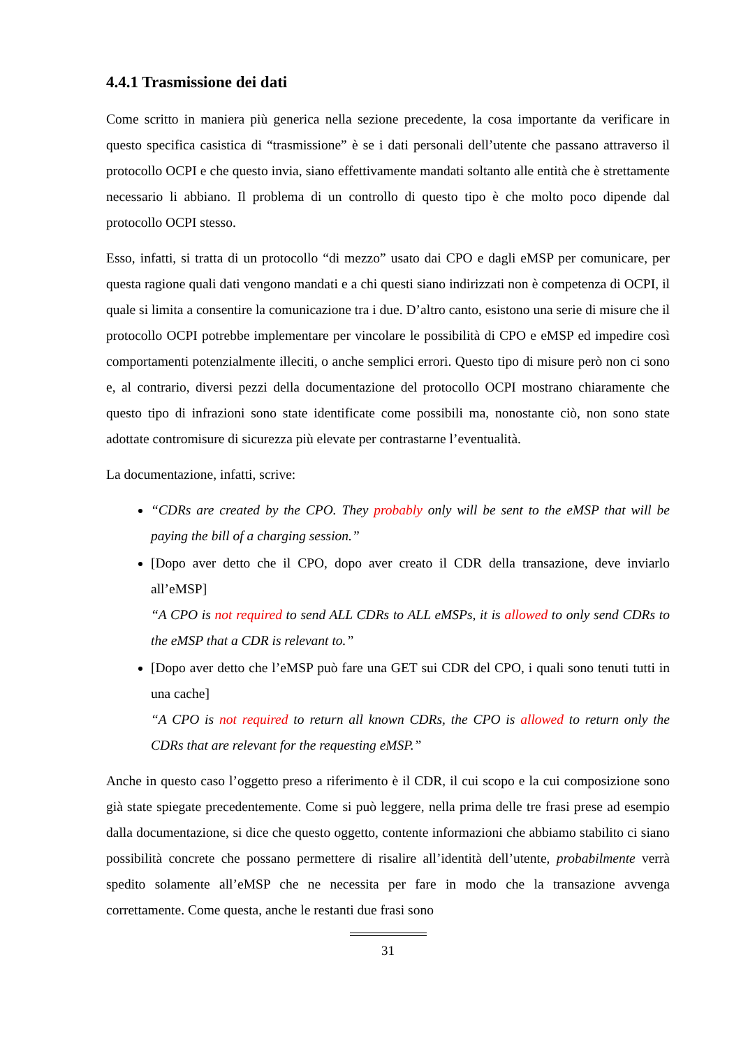4.4.1 Trasmissione dei dati
Come scritto in maniera più generica nella sezione precedente, la cosa importante da verificare in questo specifica casistica di “trasmissione” è se i dati personali dell’utente che passano attraverso il protocollo OCPI e che questo invia, siano effettivamente mandati soltanto alle entità che è strettamente necessario li abbiano. Il problema di un controllo di questo tipo è che molto poco dipende dal protocollo OCPI stesso.
Esso, infatti, si tratta di un protocollo “di mezzo” usato dai CPO e dagli eMSP per comunicare, per questa ragione quali dati vengono mandati e a chi questi siano indirizzati non è competenza di OCPI, il quale si limita a consentire la comunicazione tra i due. D’altro canto, esistono una serie di misure che il protocollo OCPI potrebbe implementare per vincolare le possibilità di CPO e eMSP ed impedire così comportamenti potenzialmente illeciti, o anche semplici errori. Questo tipo di misure però non ci sono e, al contrario, diversi pezzi della documentazione del protocollo OCPI mostrano chiaramente che questo tipo di infrazioni sono state identificate come possibili ma, nonostante ciò, non sono state adottate contromisure di sicurezza più elevate per contrastarne l’eventualità.
La documentazione, infatti, scrive:
“CDRs are created by the CPO. They probably only will be sent to the eMSP that will be paying the bill of a charging session.”
[Dopo aver detto che il CPO, dopo aver creato il CDR della transazione, deve inviarlo all’eMSP]
“A CPO is not required to send ALL CDRs to ALL eMSPs, it is allowed to only send CDRs to the eMSP that a CDR is relevant to.”
[Dopo aver detto che l’eMSP può fare una GET sui CDR del CPO, i quali sono tenuti tutti in una cache]
“A CPO is not required to return all known CDRs, the CPO is allowed to return only the CDRs that are relevant for the requesting eMSP.”
Anche in questo caso l’oggetto preso a riferimento è il CDR, il cui scopo e la cui composizione sono già state spiegate precedentemente. Come si può leggere, nella prima delle tre frasi prese ad esempio dalla documentazione, si dice che questo oggetto, contente informazioni che abbiamo stabilito ci siano possibilità concrete che possano permettere di risalire all’identità dell’utente, probabilmente verrà spedito solamente all’eMSP che ne necessita per fare in modo che la transazione avvenga correttamente. Come questa, anche le restanti due frasi sono
31